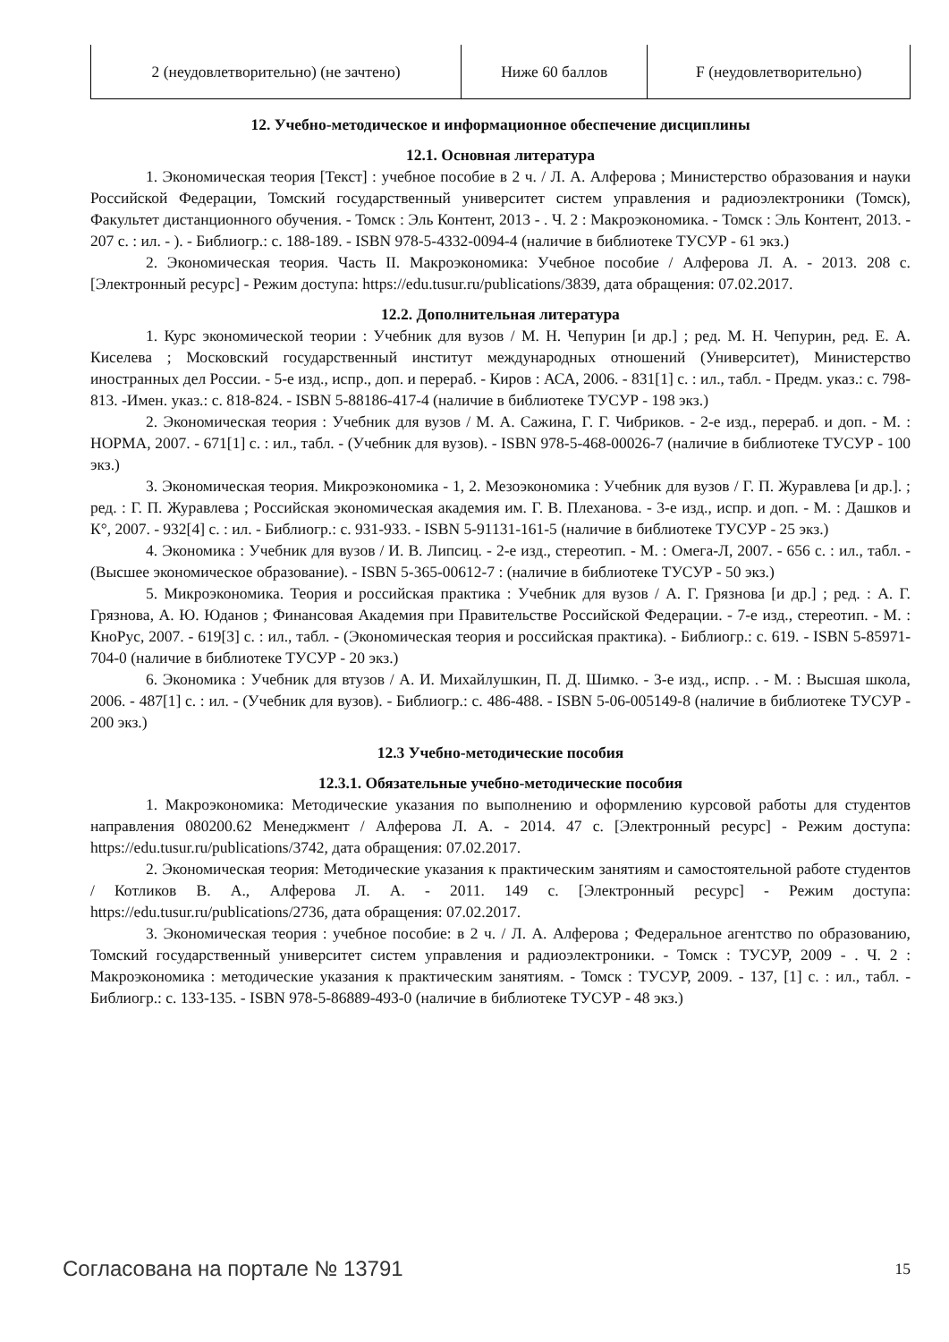| 2 (неудовлетворительно) (не зачтено) | Ниже 60 баллов | F (неудовлетворительно) |
12. Учебно-методическое и информационное обеспечение дисциплины
12.1. Основная литература
1. Экономическая теория [Текст] : учебное пособие в 2 ч. / Л. А. Алферова ; Министерство образования и науки Российской Федерации, Томский государственный университет систем управления и радиоэлектроники (Томск), Факультет дистанционного обучения. - Томск : Эль Контент, 2013 - . Ч. 2 : Макроэкономика. - Томск : Эль Контент, 2013. - 207 с. : ил. - ). - Библиогр.: с. 188-189. - ISBN 978-5-4332-0094-4 (наличие в библиотеке ТУСУР - 61 экз.)
2. Экономическая теория. Часть II. Макроэкономика: Учебное пособие / Алферова Л. А. - 2013. 208 с. [Электронный ресурс] - Режим доступа: https://edu.tusur.ru/publications/3839, дата обращения: 07.02.2017.
12.2. Дополнительная литература
1. Курс экономической теории : Учебник для вузов / М. Н. Чепурин [и др.] ; ред. М. Н. Чепурин, ред. Е. А. Киселева ; Московский государственный институт международных отношений (Университет), Министерство иностранных дел России. - 5-е изд., испр., доп. и перераб. - Киров : АСА, 2006. - 831[1] с. : ил., табл. - Предм. указ.: с. 798-813. -Имен. указ.: с. 818-824. - ISBN 5-88186-417-4 (наличие в библиотеке ТУСУР - 198 экз.)
2. Экономическая теория : Учебник для вузов / М. А. Сажина, Г. Г. Чибриков. - 2-е изд., перераб. и доп. - М. : НОРМА, 2007. - 671[1] с. : ил., табл. - (Учебник для вузов). - ISBN 978-5-468-00026-7 (наличие в библиотеке ТУСУР - 100 экз.)
3. Экономическая теория. Микроэкономика - 1, 2. Мезоэкономика : Учебник для вузов / Г. П. Журавлева [и др.]. ; ред. : Г. П. Журавлева ; Российская экономическая академия им. Г. В. Плеханова. - 3-е изд., испр. и доп. - М. : Дашков и К°, 2007. - 932[4] с. : ил. - Библиогр.: с. 931-933. - ISBN 5-91131-161-5 (наличие в библиотеке ТУСУР - 25 экз.)
4. Экономика : Учебник для вузов / И. В. Липсиц. - 2-е изд., стереотип. - М. : Омега-Л, 2007. - 656 с. : ил., табл. - (Высшее экономическое образование). - ISBN 5-365-00612-7 : (наличие в библиотеке ТУСУР - 50 экз.)
5. Микроэкономика. Теория и российская практика : Учебник для вузов / А. Г. Грязнова [и др.] ; ред. : А. Г. Грязнова, А. Ю. Юданов ; Финансовая Академия при Правительстве Российской Федерации. - 7-е изд., стереотип. - М. : КноРус, 2007. - 619[3] с. : ил., табл. - (Экономическая теория и российская практика). - Библиогр.: с. 619. - ISBN 5-85971-704-0 (наличие в библиотеке ТУСУР - 20 экз.)
6. Экономика : Учебник для втузов / А. И. Михайлушкин, П. Д. Шимко. - 3-е изд., испр. . - М. : Высшая школа, 2006. - 487[1] с. : ил. - (Учебник для вузов). - Библиогр.: с. 486-488. - ISBN 5-06-005149-8 (наличие в библиотеке ТУСУР - 200 экз.)
12.3 Учебно-методические пособия
12.3.1. Обязательные учебно-методические пособия
1. Макроэкономика: Методические указания по выполнению и оформлению курсовой работы для студентов направления 080200.62 Менеджмент / Алферова Л. А. - 2014. 47 с. [Электронный ресурс] - Режим доступа: https://edu.tusur.ru/publications/3742, дата обращения: 07.02.2017.
2. Экономическая теория: Методические указания к практическим занятиям и самостоятельной работе студентов / Котликов В. А., Алферова Л. А. - 2011. 149 с. [Электронный ресурс] - Режим доступа: https://edu.tusur.ru/publications/2736, дата обращения: 07.02.2017.
3. Экономическая теория : учебное пособие: в 2 ч. / Л. А. Алферова ; Федеральное агентство по образованию, Томский государственный университет систем управления и радиоэлектроники. - Томск : ТУСУР, 2009 - . Ч. 2 : Макроэкономика : методические указания к практическим занятиям. - Томск : ТУСУР, 2009. - 137, [1] с. : ил., табл. - Библиогр.: с. 133-135. - ISBN 978-5-86889-493-0 (наличие в библиотеке ТУСУР - 48 экз.)
Согласована на портале № 13791 15